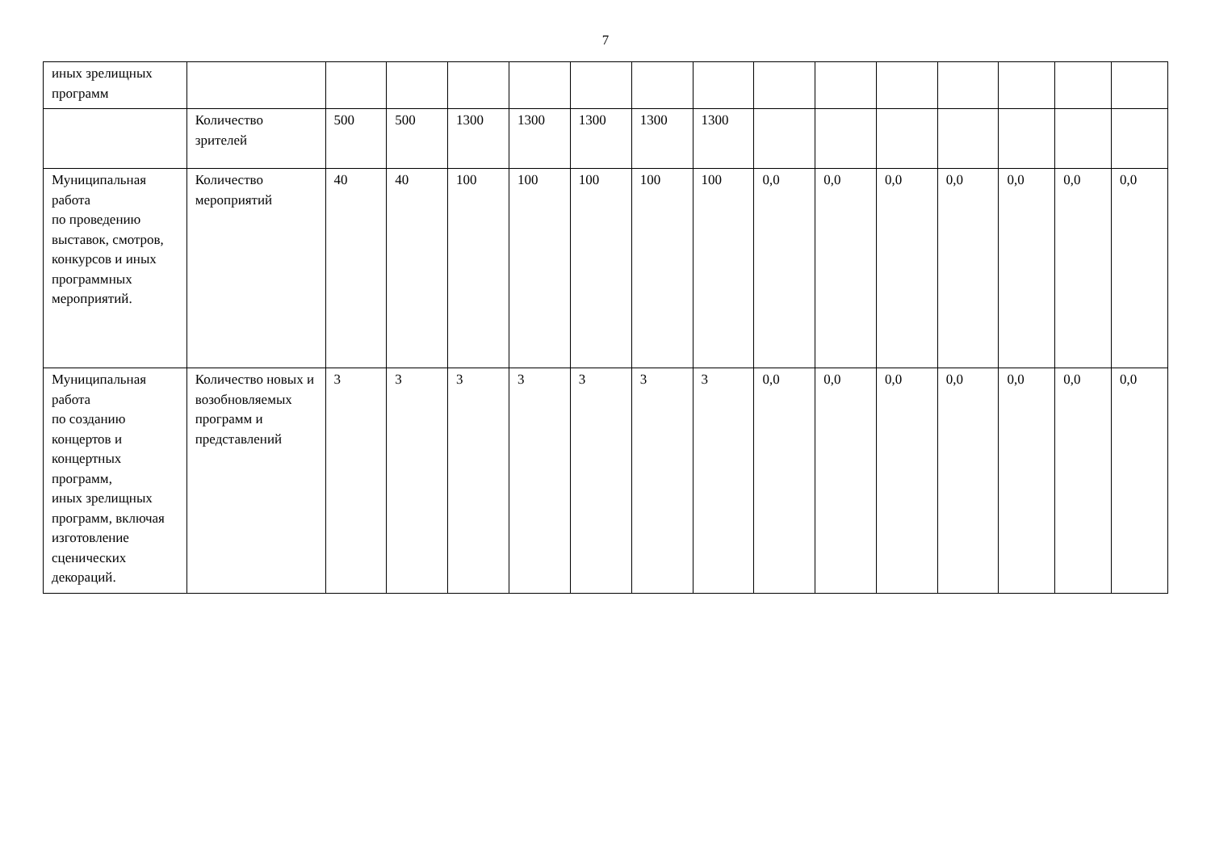7
| иных зрелищных программ | | | | | | | | | | | | | | | |
| | Количество зрителей | 500 | 500 | 1300 | 1300 | 1300 | 1300 | 1300 | | | | | | | |
| Муниципальная работа по проведению выставок, смотров, конкурсов и иных программных мероприятий. | Количество мероприятий | 40 | 40 | 100 | 100 | 100 | 100 | 100 | 0,0 | 0,0 | 0,0 | 0,0 | 0,0 | 0,0 | 0,0 |
| Муниципальная работа по созданию концертов и концертных программ, иных зрелищных программ, включая изготовление сценических декораций. | Количество новых и возобновляемых программ и представлений | 3 | 3 | 3 | 3 | 3 | 3 | 3 | 0,0 | 0,0 | 0,0 | 0,0 | 0,0 | 0,0 | 0,0 |